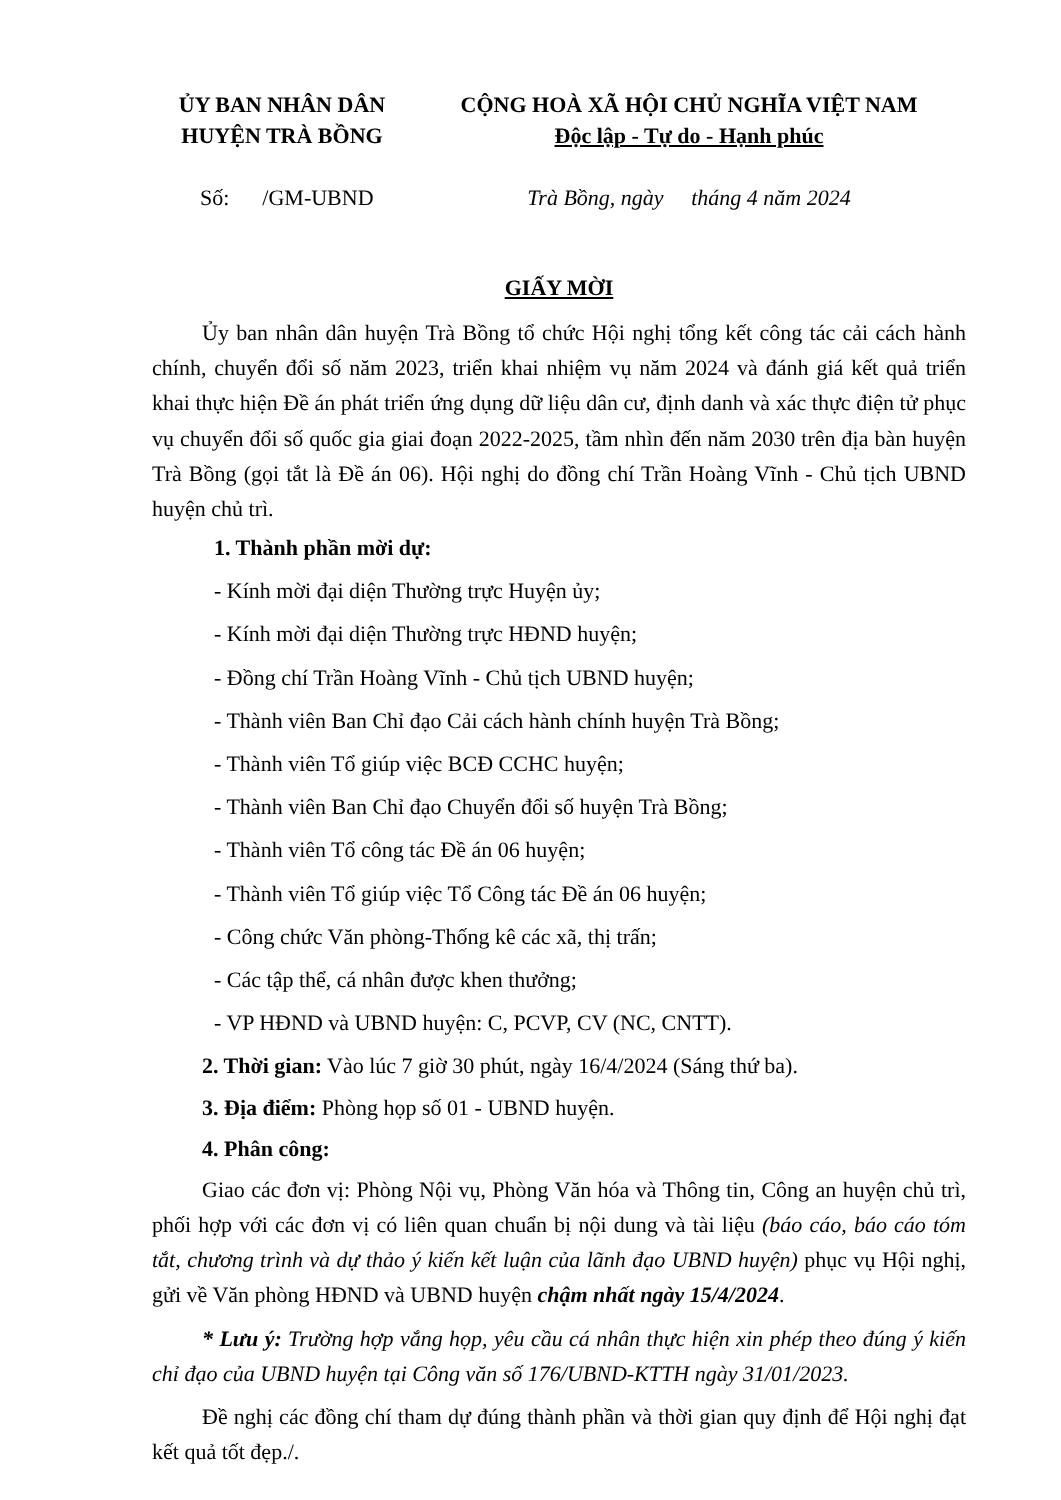ỦY BAN NHÂN DÂN
HUYỆN TRÀ BỒNG
CỘNG HOÀ XÃ HỘI CHỦ NGHĨA VIỆT NAM
Độc lập - Tự do - Hạnh phúc
Số: /GM-UBND Trà Bồng, ngày tháng 4 năm 2024
GIẤY MỜI
Ủy ban nhân dân huyện Trà Bồng tổ chức Hội nghị tổng kết công tác cải cách hành chính, chuyển đổi số năm 2023, triển khai nhiệm vụ năm 2024 và đánh giá kết quả triển khai thực hiện Đề án phát triển ứng dụng dữ liệu dân cư, định danh và xác thực điện tử phục vụ chuyển đổi số quốc gia giai đoạn 2022-2025, tầm nhìn đến năm 2030 trên địa bàn huyện Trà Bồng (gọi tắt là Đề án 06). Hội nghị do đồng chí Trần Hoàng Vĩnh - Chủ tịch UBND huyện chủ trì.
1. Thành phần mời dự:
- Kính mời đại diện Thường trực Huyện ủy;
- Kính mời đại diện Thường trực HĐND huyện;
- Đồng chí Trần Hoàng Vĩnh - Chủ tịch UBND huyện;
- Thành viên Ban Chỉ đạo Cải cách hành chính huyện Trà Bồng;
- Thành viên Tổ giúp việc BCĐ CCHC huyện;
- Thành viên Ban Chỉ đạo Chuyển đổi số huyện Trà Bồng;
- Thành viên Tổ công tác Đề án 06 huyện;
- Thành viên Tổ giúp việc Tổ Công tác Đề án 06 huyện;
- Công chức Văn phòng-Thống kê các xã, thị trấn;
- Các tập thể, cá nhân được khen thưởng;
- VP HĐND và UBND huyện: C, PCVP, CV (NC, CNTT).
2. Thời gian: Vào lúc 7 giờ 30 phút, ngày 16/4/2024 (Sáng thứ ba).
3. Địa điểm: Phòng họp số 01 - UBND huyện.
4. Phân công:
Giao các đơn vị: Phòng Nội vụ, Phòng Văn hóa và Thông tin, Công an huyện chủ trì, phối hợp với các đơn vị có liên quan chuẩn bị nội dung và tài liệu (báo cáo, báo cáo tóm tắt, chương trình và dự thảo ý kiến kết luận của lãnh đạo UBND huyện) phục vụ Hội nghị, gửi về Văn phòng HĐND và UBND huyện chậm nhất ngày 15/4/2024.
* Lưu ý: Trường hợp vắng họp, yêu cầu cá nhân thực hiện xin phép theo đúng ý kiến chỉ đạo của UBND huyện tại Công văn số 176/UBND-KTTH ngày 31/01/2023.
Đề nghị các đồng chí tham dự đúng thành phần và thời gian quy định để Hội nghị đạt kết quả tốt đẹp./.